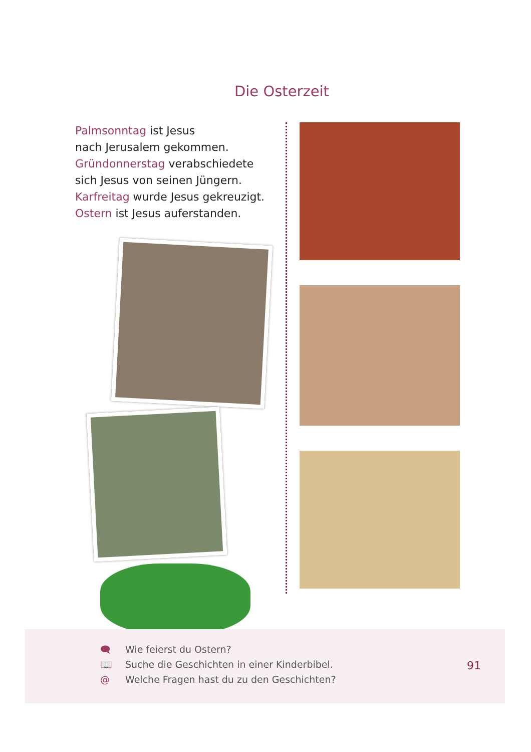Die Osterzeit
Palmsonntag ist Jesus
nach Jerusalem gekommen.
Gründonnerstag verabschiedete
sich Jesus von seinen Jüngern.
Karfreitag wurde Jesus gekreuzigt.
Ostern ist Jesus auferstanden.
🗨 Wie feierst du Ostern?
📖 Suche die Geschichten in einer Kinderbibel.
@ Welche Fragen hast du zu den Geschichten?
91